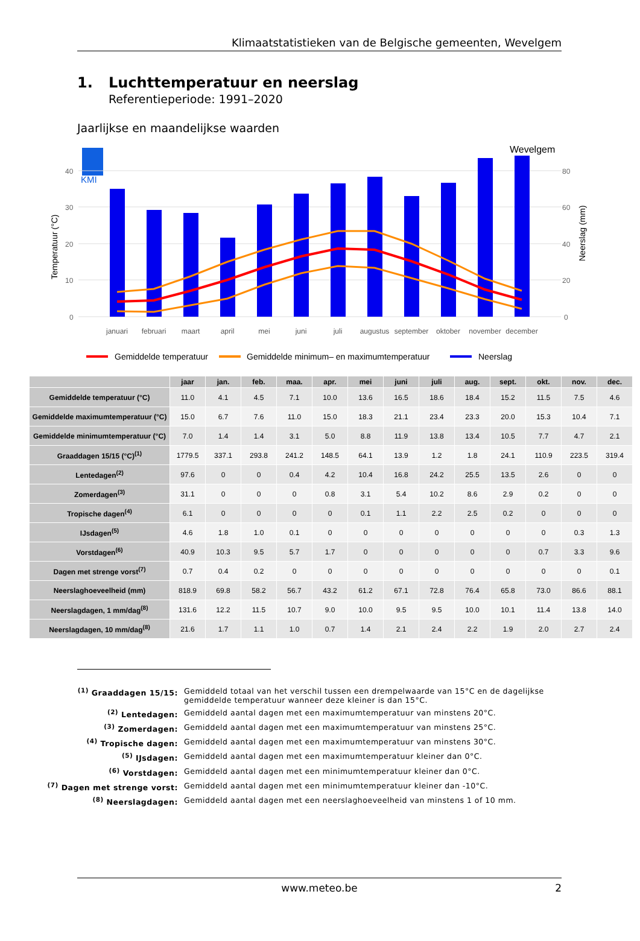Klimaatstatistieken van de Belgische gemeenten, Wevelgem
1. Luchttemperatuur en neerslag
Referentieperiode: 1991–2020
Jaarlijkse en maandelijkse waarden
Wevelgem
KMI
40
30
20
10
0
80
60
40
20
0
Temperatuur (°C)
Neerslag (mm)
januari
februari
maart
april
mei
juni
juli
augustus
september
oktober
november
december
Gemiddelde temperatuur
Gemiddelde minimum– en maximumtemperatuur
Neerslag
| | jaar | jan. | feb. | maa. | apr. | mei | juni | juli | aug. | sept. | okt. | nov. | dec. |
| --- | --- | --- | --- | --- | --- | --- | --- | --- | --- | --- | --- | --- | --- |
| Gemiddelde temperatuur (°C) | 11.0 | 4.1 | 4.5 | 7.1 | 10.0 | 13.6 | 16.5 | 18.6 | 18.4 | 15.2 | 11.5 | 7.5 | 4.6 |
| Gemiddelde maximumtemperatuur (°C) | 15.0 | 6.7 | 7.6 | 11.0 | 15.0 | 18.3 | 21.1 | 23.4 | 23.3 | 20.0 | 15.3 | 10.4 | 7.1 |
| Gemiddelde minimumtemperatuur (°C) | 7.0 | 1.4 | 1.4 | 3.1 | 5.0 | 8.8 | 11.9 | 13.8 | 13.4 | 10.5 | 7.7 | 4.7 | 2.1 |
| Graaddagen 15/15 (°C)<sup>(1)</sup> | 1779.5 | 337.1 | 293.8 | 241.2 | 148.5 | 64.1 | 13.9 | 1.2 | 1.8 | 24.1 | 110.9 | 223.5 | 319.4 |
| Lentedagen<sup>(2)</sup> | 97.6 | 0 | 0 | 0.4 | 4.2 | 10.4 | 16.8 | 24.2 | 25.5 | 13.5 | 2.6 | 0 | 0 |
| Zomerdagen<sup>(3)</sup> | 31.1 | 0 | 0 | 0 | 0.8 | 3.1 | 5.4 | 10.2 | 8.6 | 2.9 | 0.2 | 0 | 0 |
| Tropische dagen<sup>(4)</sup> | 6.1 | 0 | 0 | 0 | 0 | 0.1 | 1.1 | 2.2 | 2.5 | 0.2 | 0 | 0 | 0 |
| IJsdagen<sup>(5)</sup> | 4.6 | 1.8 | 1.0 | 0.1 | 0 | 0 | 0 | 0 | 0 | 0 | 0 | 0.3 | 1.3 |
| Vorstdagen<sup>(6)</sup> | 40.9 | 10.3 | 9.5 | 5.7 | 1.7 | 0 | 0 | 0 | 0 | 0 | 0.7 | 3.3 | 9.6 |
| Dagen met strenge vorst<sup>(7)</sup> | 0.7 | 0.4 | 0.2 | 0 | 0 | 0 | 0 | 0 | 0 | 0 | 0 | 0 | 0.1 |
| Neerslaghoeveelheid (mm) | 818.9 | 69.8 | 58.2 | 56.7 | 43.2 | 61.2 | 67.1 | 72.8 | 76.4 | 65.8 | 73.0 | 86.6 | 88.1 |
| Neerslagdagen, 1 mm/dag<sup>(8)</sup> | 131.6 | 12.2 | 11.5 | 10.7 | 9.0 | 10.0 | 9.5 | 9.5 | 10.0 | 10.1 | 11.4 | 13.8 | 14.0 |
| Neerslagdagen, 10 mm/dag<sup>(8)</sup> | 21.6 | 1.7 | 1.1 | 1.0 | 0.7 | 1.4 | 2.1 | 2.4 | 2.2 | 1.9 | 2.0 | 2.7 | 2.4 |
<sup>(1)</sup> Graaddagen 15/15: Gemiddeld totaal van het verschil tussen een drempelwaarde van 15°C en de dagelijkse gemiddelde temperatuur wanneer deze kleiner is dan 15°C.
<sup>(2)</sup> Lentedagen: Gemiddeld aantal dagen met een maximumtemperatuur van minstens 20°C.
<sup>(3)</sup> Zomerdagen: Gemiddeld aantal dagen met een maximumtemperatuur van minstens 25°C.
<sup>(4)</sup> Tropische dagen: Gemiddeld aantal dagen met een maximumtemperatuur van minstens 30°C.
<sup>(5)</sup> IJsdagen: Gemiddeld aantal dagen met een maximumtemperatuur kleiner dan 0°C.
<sup>(6)</sup> Vorstdagen: Gemiddeld aantal dagen met een minimumtemperatuur kleiner dan 0°C.
<sup>(7)</sup> Dagen met strenge vorst: Gemiddeld aantal dagen met een minimumtemperatuur kleiner dan -10°C.
<sup>(8)</sup> Neerslagdagen: Gemiddeld aantal dagen met een neerslaghoeveelheid van minstens 1 of 10 mm.
www.meteo.be 2